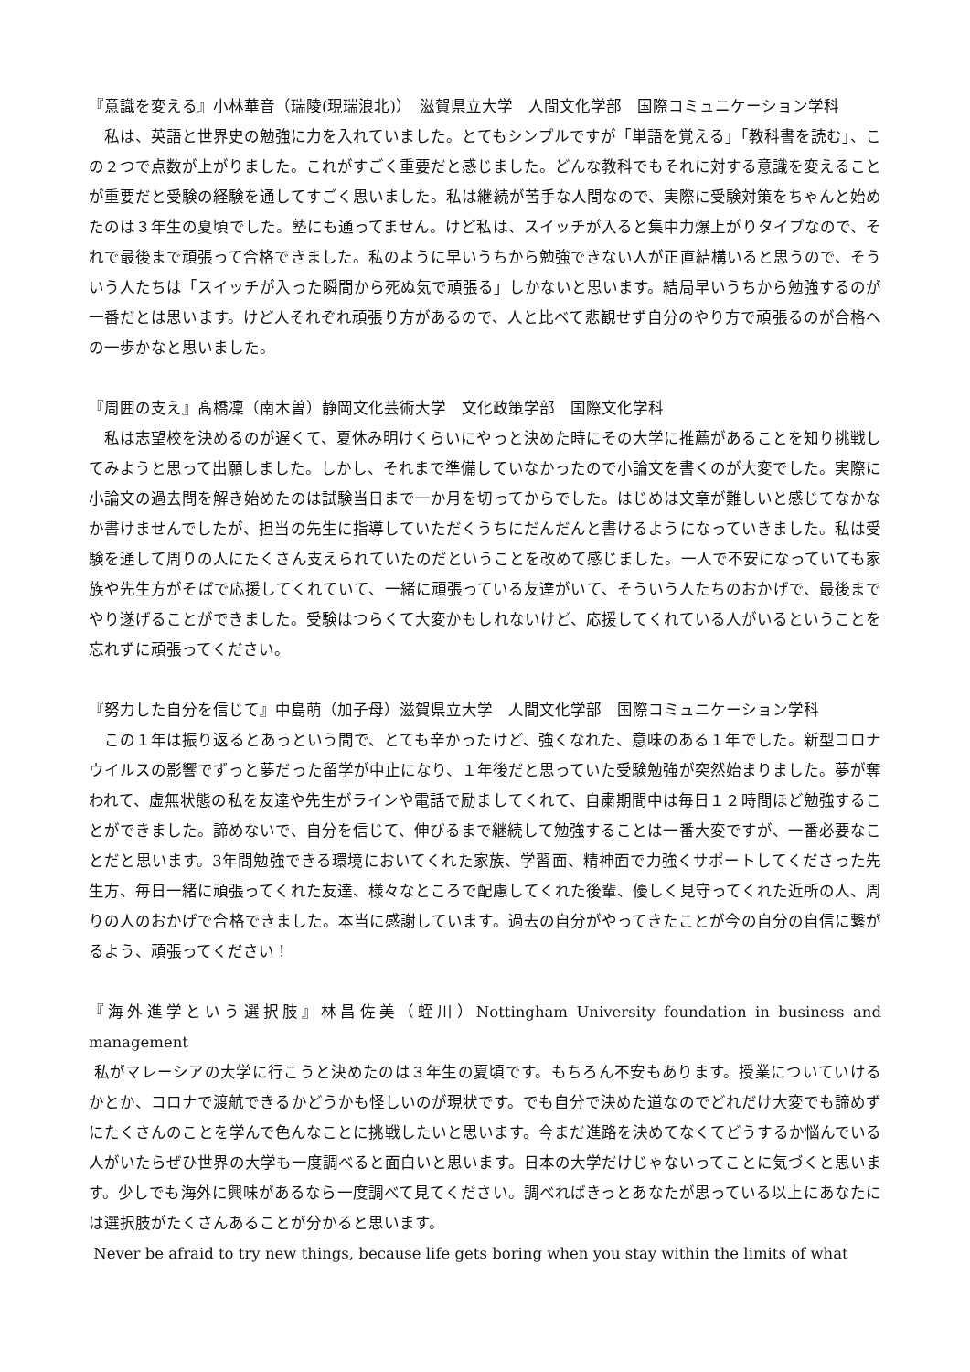『意識を変える』小林華音（瑞陵(現瑞浪北)）　滋賀県立大学　人間文化学部　国際コミュニケーション学科
　私は、英語と世界史の勉強に力を入れていました。とてもシンプルですが「単語を覚える」「教科書を読む」、この２つで点数が上がりました。これがすごく重要だと感じました。どんな教科でもそれに対する意識を変えることが重要だと受験の経験を通してすごく思いました。私は継続が苦手な人間なので、実際に受験対策をちゃんと始めたのは３年生の夏頃でした。塾にも通ってません。けど私は、スイッチが入ると集中力爆上がりタイプなので、それで最後まで頑張って合格できました。私のように早いうちから勉強できない人が正直結構いると思うので、そういう人たちは「スイッチが入った瞬間から死ぬ気で頑張る」しかないと思います。結局早いうちから勉強するのが一番だとは思います。けど人それぞれ頑張り方があるので、人と比べて悲観せず自分のやり方で頑張るのが合格への一歩かなと思いました。
『周囲の支え』髙橋凜（南木曽）静岡文化芸術大学　文化政策学部　国際文化学科
　私は志望校を決めるのが遅くて、夏休み明けくらいにやっと決めた時にその大学に推薦があることを知り挑戦してみようと思って出願しました。しかし、それまで準備していなかったので小論文を書くのが大変でした。実際に小論文の過去問を解き始めたのは試験当日まで一か月を切ってからでした。はじめは文章が難しいと感じてなかなか書けませんでしたが、担当の先生に指導していただくうちにだんだんと書けるようになっていきました。私は受験を通して周りの人にたくさん支えられていたのだということを改めて感じました。一人で不安になっていても家族や先生方がそばで応援してくれていて、一緒に頑張っている友達がいて、そういう人たちのおかげで、最後までやり遂げることができました。受験はつらくて大変かもしれないけど、応援してくれている人がいるということを忘れずに頑張ってください。
『努力した自分を信じて』中島萌（加子母）滋賀県立大学　人間文化学部　国際コミュニケーション学科
　この１年は振り返るとあっという間で、とても辛かったけど、強くなれた、意味のある１年でした。新型コロナウイルスの影響でずっと夢だった留学が中止になり、１年後だと思っていた受験勉強が突然始まりました。夢が奪われて、虚無状態の私を友達や先生がラインや電話で励ましてくれて、自粛期間中は毎日１２時間ほど勉強することができました。諦めないで、自分を信じて、伸びるまで継続して勉強することは一番大変ですが、一番必要なことだと思います。3年間勉強できる環境においてくれた家族、学習面、精神面で力強くサポートしてくださった先生方、毎日一緒に頑張ってくれた友達、様々なところで配慮してくれた後輩、優しく見守ってくれた近所の人、周りの人のおかげで合格できました。本当に感謝しています。過去の自分がやってきたことが今の自分の自信に繋がるよう、頑張ってください！
『海外進学という選択肢』林昌佐美（蛭川）Nottingham University foundation in business and management
私がマレーシアの大学に行こうと決めたのは３年生の夏頃です。もちろん不安もあります。授業についていけるかとか、コロナで渡航できるかどうかも怪しいのが現状です。でも自分で決めた道なのでどれだけ大変でも諦めずにたくさんのことを学んで色んなことに挑戦したいと思います。今まだ進路を決めてなくてどうするか悩んでいる人がいたらぜひ世界の大学も一度調べると面白いと思います。日本の大学だけじゃないってことに気づくと思います。少しでも海外に興味があるなら一度調べて見てください。調べればきっとあなたが思っている以上にあなたには選択肢がたくさんあることが分かると思います。
Never be afraid to try new things, because life gets boring when you stay within the limits of what